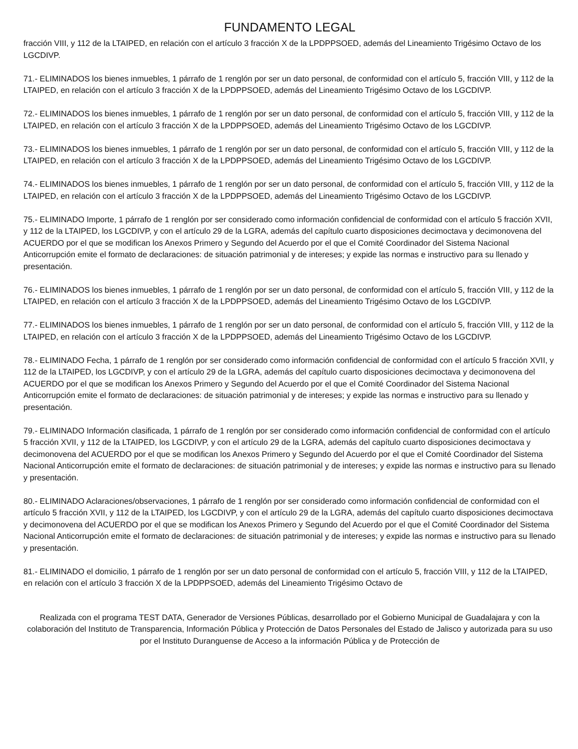FUNDAMENTO LEGAL
fracción VIII, y 112 de la LTAIPED, en relación con el artículo 3 fracción X de la LPDPPSOED, además del Lineamiento Trigésimo Octavo de los LGCDIVP.
71.- ELIMINADOS los bienes inmuebles, 1 párrafo de 1 renglón por ser un dato personal, de conformidad con el artículo 5, fracción VIII, y 112 de la LTAIPED, en relación con el artículo 3 fracción X de la LPDPPSOED, además del Lineamiento Trigésimo Octavo de los LGCDIVP.
72.- ELIMINADOS los bienes inmuebles, 1 párrafo de 1 renglón por ser un dato personal, de conformidad con el artículo 5, fracción VIII, y 112 de la LTAIPED, en relación con el artículo 3 fracción X de la LPDPPSOED, además del Lineamiento Trigésimo Octavo de los LGCDIVP.
73.- ELIMINADOS los bienes inmuebles, 1 párrafo de 1 renglón por ser un dato personal, de conformidad con el artículo 5, fracción VIII, y 112 de la LTAIPED, en relación con el artículo 3 fracción X de la LPDPPSOED, además del Lineamiento Trigésimo Octavo de los LGCDIVP.
74.- ELIMINADOS los bienes inmuebles, 1 párrafo de 1 renglón por ser un dato personal, de conformidad con el artículo 5, fracción VIII, y 112 de la LTAIPED, en relación con el artículo 3 fracción X de la LPDPPSOED, además del Lineamiento Trigésimo Octavo de los LGCDIVP.
75.- ELIMINADO Importe, 1 párrafo de 1 renglón por ser considerado como información confidencial de conformidad con el artículo 5 fracción XVII, y 112 de la LTAIPED, los LGCDIVP, y con el artículo 29 de la LGRA, además del capítulo cuarto disposiciones decimoctava y decimonovena del ACUERDO por el que se modifican los Anexos Primero y Segundo del Acuerdo por el que el Comité Coordinador del Sistema Nacional Anticorrupción emite el formato de declaraciones: de situación patrimonial y de intereses; y expide las normas e instructivo para su llenado y presentación.
76.- ELIMINADOS los bienes inmuebles, 1 párrafo de 1 renglón por ser un dato personal, de conformidad con el artículo 5, fracción VIII, y 112 de la LTAIPED, en relación con el artículo 3 fracción X de la LPDPPSOED, además del Lineamiento Trigésimo Octavo de los LGCDIVP.
77.- ELIMINADOS los bienes inmuebles, 1 párrafo de 1 renglón por ser un dato personal, de conformidad con el artículo 5, fracción VIII, y 112 de la LTAIPED, en relación con el artículo 3 fracción X de la LPDPPSOED, además del Lineamiento Trigésimo Octavo de los LGCDIVP.
78.- ELIMINADO Fecha, 1 párrafo de 1 renglón por ser considerado como información confidencial de conformidad con el artículo 5 fracción XVII, y 112 de la LTAIPED, los LGCDIVP, y con el artículo 29 de la LGRA, además del capítulo cuarto disposiciones decimoctava y decimonovena del ACUERDO por el que se modifican los Anexos Primero y Segundo del Acuerdo por el que el Comité Coordinador del Sistema Nacional Anticorrupción emite el formato de declaraciones: de situación patrimonial y de intereses; y expide las normas e instructivo para su llenado y presentación.
79.- ELIMINADO Información clasificada, 1 párrafo de 1 renglón por ser considerado como información confidencial de conformidad con el artículo 5 fracción XVII, y 112 de la LTAIPED, los LGCDIVP, y con el artículo 29 de la LGRA, además del capítulo cuarto disposiciones decimoctava y decimonovena del ACUERDO por el que se modifican los Anexos Primero y Segundo del Acuerdo por el que el Comité Coordinador del Sistema Nacional Anticorrupción emite el formato de declaraciones: de situación patrimonial y de intereses; y expide las normas e instructivo para su llenado y presentación.
80.- ELIMINADO Aclaraciones/observaciones, 1 párrafo de 1 renglón por ser considerado como información confidencial de conformidad con el artículo 5 fracción XVII, y 112 de la LTAIPED, los LGCDIVP, y con el artículo 29 de la LGRA, además del capítulo cuarto disposiciones decimoctava y decimonovena del ACUERDO por el que se modifican los Anexos Primero y Segundo del Acuerdo por el que el Comité Coordinador del Sistema Nacional Anticorrupción emite el formato de declaraciones: de situación patrimonial y de intereses; y expide las normas e instructivo para su llenado y presentación.
81.- ELIMINADO el domicilio, 1 párrafo de 1 renglón por ser un dato personal de conformidad con el artículo 5, fracción VIII, y 112 de la LTAIPED, en relación con el artículo 3 fracción X de la LPDPPSOED, además del Lineamiento Trigésimo Octavo de
Realizada con el programa TEST DATA, Generador de Versiones Públicas, desarrollado por el Gobierno Municipal de Guadalajara y con la colaboración del Instituto de Transparencia, Información Pública y Protección de Datos Personales del Estado de Jalisco y autorizada para su uso por el Instituto Duranguense de Acceso a la información Pública y de Protección de